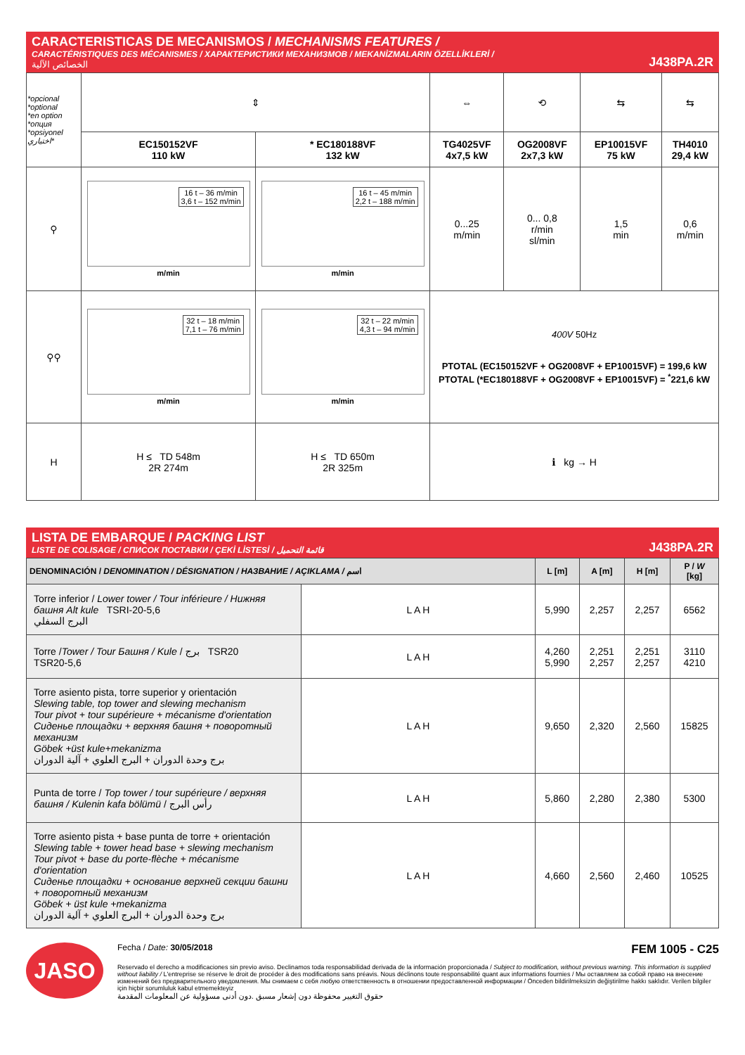CARACTERISTICAS DE MECANISMOS / MECHANISMS FEATURES /
CARACTÉRISTIQUES DES MÉCANISMES / ХАРАКТЕРИСТИКИ МЕХАНИЗМОВ / MEKANİZMALARIN ÖZELLİKLERİ /
الخصائص الآلية
J438PA.2R
| *opcional *optional *en option *опция *opsiyonel اختياري* | ⇕ | | ⇔ | ⟲ | ⇆ | ⇆ |
| | EC150152VF 110 kW | * EC180188VF 132 kW | TG4025VF 4x7,5 kW | OG2008VF 2x7,3 kW | EP10015VF 75 kW | TH4010 29,4 kW |
| ⚲ | 16 t – 36 m/min 3,6 t – 152 m/min m/min | 16 t – 45 m/min 2,2 t – 188 m/min m/min | 0...25 m/min | 0... 0,8 r/min sl/min | 1,5 min | 0,6 m/min |
| ⚲⚲ | 32 t – 18 m/min 7,1 t – 76 m/min m/min | 32 t – 22 m/min 4,3 t – 94 m/min m/min | 400V 50Hz PTOTAL (EC150152VF + OG2008VF + EP10015VF) = 199,6 kW PTOTAL (*EC180188VF + OG2008VF + EP10015VF) = <sup>*</sup>221,6 kW | | | |
| H | H ≤ TD 548m 2R 274m | H ≤ TD 650m 2R 325m | ℹ kg → H | | | |
LISTA DE EMBARQUE / PACKING LIST
LISTE DE COLISAGE / СПИСОК ПОСТАВКИ / ÇEKİ LİSTESİ / قائمة التحميل
J438PA.2R
| DENOMINACIÓN / DENOMINATION / DÉSIGNATION / НАЗВАНИЕ / AÇIKLAMA / اسم | | L [m] | A [m] | H [m] | P / W [kg] |
| --- | --- | --- | --- | --- | --- |
| Torre inferior / Lower tower / Tour inférieure / Нижняя башня Alt kule TSRI-20-5,6 البرج السفلي | L A H | 5,990 | 2,257 | 2,257 | 6562 |
| Torre / Tower / Tour Башня / Kule / برج TSR20 TSR20-5,6 | L A H | 4,260 5,990 | 2,251 2,257 | 2,251 2,257 | 3110 4210 |
| Torre asiento pista, torre superior y orientación Slewing table, top tower and slewing mechanism Tour pivot + tour supérieure + mécanisme d'orientation Сиденье площадки + верхняя башня + поворотный механизм Göbek +üst kule+mekanizma برج وحدة الدوران + البرج العلوي + آلية الدوران | L A H | 9,650 | 2,320 | 2,560 | 15825 |
| Punta de torre / Top tower / tour supérieure / верхняя башня / Kulenin kafa bölümü / رأس البرج | L A H | 5,860 | 2,280 | 2,380 | 5300 |
| Torre asiento pista + base punta de torre + orientación Slewing table + tower head base + slewing mechanism Tour pivot + base du porte-flèche + mécanisme d'orientation Сиденье площадки + основание верхней секции башни + поворотный механизм Göbek + üst kule +mekanizma برج وحدة الدوران + البرج العلوي + آلية الدوران | L A H | 4,660 | 2,560 | 2,460 | 10525 |
JASO
Fecha / Date: 30/05/2018 FEM 1005 - C25
Reservado el derecho a modificaciones sin previo aviso. Declinamos toda responsabilidad derivada de la información proporcionada / Subject to modification, without previous warning. This information is supplied without liability / L'entreprise se réserve le droit de procéder à des modifications sans préavis. Nous déclinons toute responsabilité quant aux informations fournies / Мы оставляем за собой право на внесение изменений без предварительного уведомления. Мы снимаем с себя любую ответственность в отношении предоставленной информации / Önceden bildirilmeksizin değiştirilme hakkı saklıdır. Verilen bilgiler için hiçbir sorumluluk kabul etmemekteyiz
حقوق التغيير محفوظة دون إشعار مسبق .دون أدنى مسؤولية عن المعلومات المقدمة